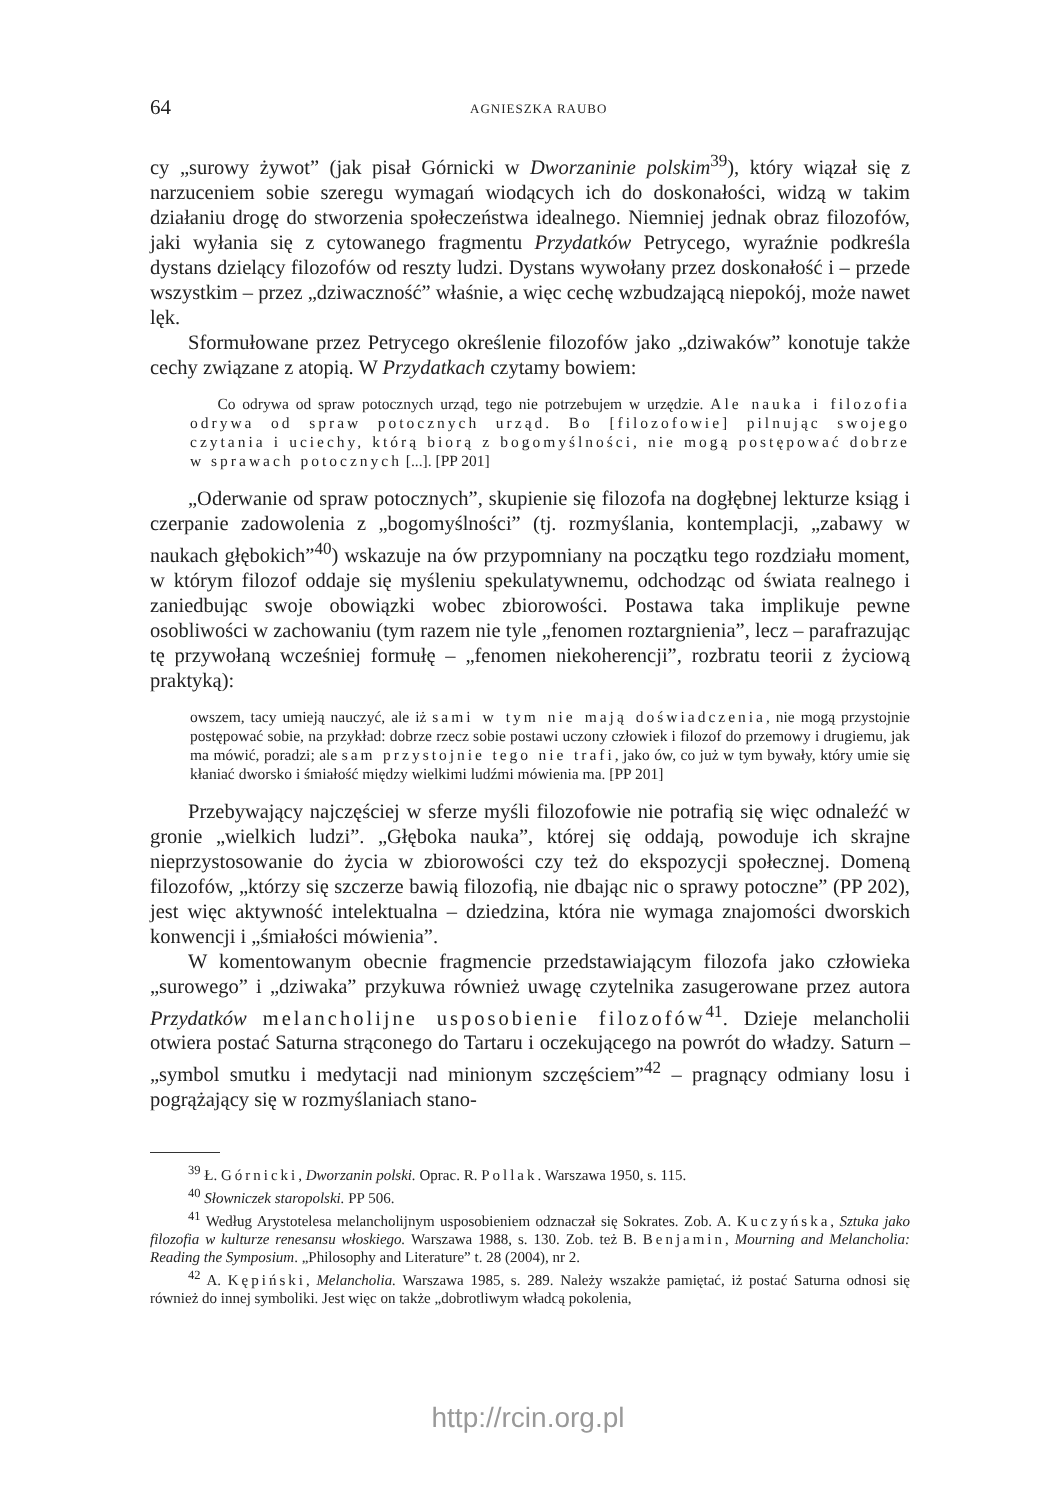64 AGNIESZKA RAUBO
cy „surowy żywot” (jak pisał Górnicki w Dworzaninie polskim<sup>39</sup>), który wiązał się z narzuceniem sobie szeregu wymagań wiodących ich do doskonałości, widzą w takim działaniu drogę do stworzenia społeczeństwa idealnego. Niemniej jednak obraz filozofów, jaki wyłania się z cytowanego fragmentu Przydatków Petrycego, wyraźnie podkreśla dystans dzielący filozofów od reszty ludzi. Dystans wywołany przez doskonałość i – przede wszystkim – przez „dziwaczność” właśnie, a więc cechę wzbudzającą niepokój, może nawet lęk.
Sformułowane przez Petrycego określenie filozofów jako „dziwaków” konotuje także cechy związane z atopią. W Przydatkach czytamy bowiem:
Co odrywa od spraw potocznych urząd, tego nie potrzebujem w urzędzie. Ale nauka i filozofia odrywa od spraw potocznych urząd. Bo [filozofowie] pilnując swojego czytania i uciechy, którą biorą z bogomyślności, nie mogą postępować dobrze w sprawach potocznych [...]. [PP 201]
„Oderwanie od spraw potocznych”, skupienie się filozofa na dogłębnej lekturze ksiąg i czerpanie zadowolenia z „bogomyślności” (tj. rozmyślania, kontemplacji, „zabawy w naukach głębokich”<sup>40</sup>) wskazuje na ów przypomniany na początku tego rozdziału moment, w którym filozof oddaje się myśleniu spekulatywnemu, odchodząc od świata realnego i zaniedbując swoje obowiązki wobec zbiorowości. Postawa taka implikuje pewne osobliwości w zachowaniu (tym razem nie tyle „fenomen roztargnienia”, lecz – parafrazując tę przywołaną wcześniej formułę – „fenomen niekoherencji”, rozbratu teorii z życiową praktyką):
owszem, tacy umieją nauczyć, ale iż sami w tym nie mają doświadczenia, nie mogą przystojnie postępować sobie, na przykład: dobrze rzecz sobie postawi uczony człowiek i filozof do przemowy i drugiemu, jak ma mówić, poradzi; ale sam przystojnie tego nie trafi, jako ów, co już w tym bywały, który umie się kłaniać dworsko i śmiałość między wielkimi ludźmi mówienia ma. [PP 201]
Przebywający najczęściej w sferze myśli filozofowie nie potrafią się więc odnaleźć w gronie „wielkich ludzi”. „Głęboka nauka”, której się oddają, powoduje ich skrajne nieprzystosowanie do życia w zbiorowości czy też do ekspozycji społecznej. Domeną filozofów, „którzy się szczerze bawią filozofią, nie dbając nic o sprawy potoczne” (PP 202), jest więc aktywność intelektualna – dziedzina, która nie wymaga znajomości dworskich konwencji i „śmiałości mówienia”.
W komentowanym obecnie fragmencie przedstawiającym filozofa jako człowieka „surowego” i „dziwaka” przykuwa również uwagę czytelnika zasugerowane przez autora Przydatków melancholijne usposobienie filozofów<sup>41</sup>. Dzieje melancholii otwiera postać Saturna strąconego do Tartaru i oczekującego na powrót do władzy. Saturn – „symbol smutku i medytacji nad minionym szczęściem”<sup>42</sup> – pragnący odmiany losu i pogrążający się w rozmyślaniach stano-
<sup>39</sup> Ł. Górnicki, Dworzanin polski. Oprac. R. Pollak. Warszawa 1950, s. 115.
<sup>40</sup> Słowniczek staropolski. PP 506.
<sup>41</sup> Według Arystotelesa melancholijnym usposobieniem odznaczał się Sokrates. Zob. A. Kuczyńska, Sztuka jako filozofia w kulturze renesansu włoskiego. Warszawa 1988, s. 130. Zob. też B. Benjamin, Mourning and Melancholia: Reading the Symposium. „Philosophy and Literature” t. 28 (2004), nr 2.
<sup>42</sup> A. Kępiński, Melancholia. Warszawa 1985, s. 289. Należy wszakże pamiętać, iż postać Saturna odnosi się również do innej symboliki. Jest więc on także „dobrotliwym władcą pokolenia,
http://rcin.org.pl